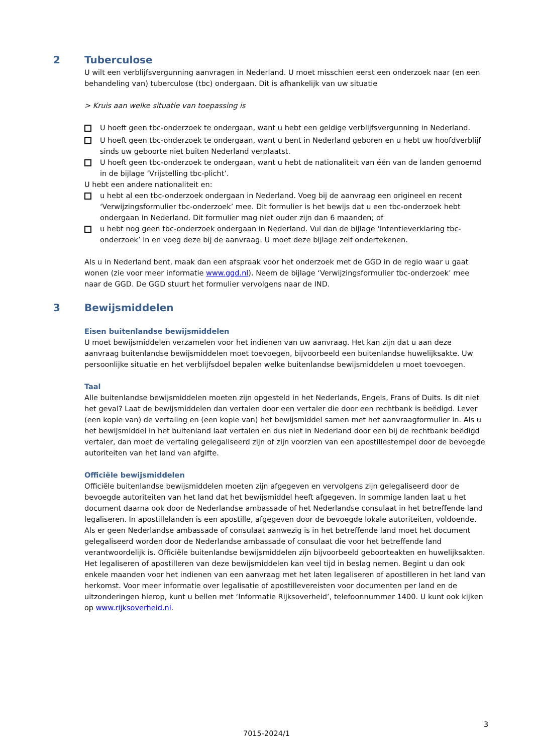2 Tuberculose
U wilt een verblijfsvergunning aanvragen in Nederland. U moet misschien eerst een onderzoek naar (en een behandeling van) tuberculose (tbc) ondergaan. Dit is afhankelijk van uw situatie
> Kruis aan welke situatie van toepassing is
U hoeft geen tbc-onderzoek te ondergaan, want u hebt een geldige verblijfsvergunning in Nederland.
U hoeft geen tbc-onderzoek te ondergaan, want u bent in Nederland geboren en u hebt uw hoofdverblijf sinds uw geboorte niet buiten Nederland verplaatst.
U hoeft geen tbc-onderzoek te ondergaan, want u hebt de nationaliteit van één van de landen genoemd in de bijlage ‘Vrijstelling tbc-plicht’.
U hebt een andere nationaliteit en:
u hebt al een tbc-onderzoek ondergaan in Nederland. Voeg bij de aanvraag een origineel en recent ‘Verwijzingsformulier tbc-onderzoek’ mee. Dit formulier is het bewijs dat u een tbc-onderzoek hebt ondergaan in Nederland. Dit formulier mag niet ouder zijn dan 6 maanden; of
u hebt nog geen tbc-onderzoek ondergaan in Nederland. Vul dan de bijlage ‘Intentieverklaring tbc-onderzoek’ in en voeg deze bij de aanvraag. U moet deze bijlage zelf ondertekenen.
Als u in Nederland bent, maak dan een afspraak voor het onderzoek met de GGD in de regio waar u gaat wonen (zie voor meer informatie www.ggd.nl). Neem de bijlage ‘Verwijzingsformulier tbc-onderzoek’ mee naar de GGD. De GGD stuurt het formulier vervolgens naar de IND.
3 Bewijsmiddelen
Eisen buitenlandse bewijsmiddelen
U moet bewijsmiddelen verzamelen voor het indienen van uw aanvraag. Het kan zijn dat u aan deze aanvraag buitenlandse bewijsmiddelen moet toevoegen, bijvoorbeeld een buitenlandse huwelijksakte. Uw persoonlijke situatie en het verblijfsdoel bepalen welke buitenlandse bewijsmiddelen u moet toevoegen.
Taal
Alle buitenlandse bewijsmiddelen moeten zijn opgesteld in het Nederlands, Engels, Frans of Duits. Is dit niet het geval? Laat de bewijsmiddelen dan vertalen door een vertaler die door een rechtbank is beëdigd. Lever (een kopie van) de vertaling en (een kopie van) het bewijsmiddel samen met het aanvraagformulier in. Als u het bewijsmiddel in het buitenland laat vertalen en dus niet in Nederland door een bij de rechtbank beëdigd vertaler, dan moet de vertaling gelegaliseerd zijn of zijn voorzien van een apostillestempel door de bevoegde autoriteiten van het land van afgifte.
Officiële bewijsmiddelen
Officiële buitenlandse bewijsmiddelen moeten zijn afgegeven en vervolgens zijn gelegaliseerd door de bevoegde autoriteiten van het land dat het bewijsmiddel heeft afgegeven. In sommige landen laat u het document daarna ook door de Nederlandse ambassade of het Nederlandse consulaat in het betreffende land legaliseren. In apostillelanden is een apostille, afgegeven door de bevoegde lokale autoriteiten, voldoende. Als er geen Nederlandse ambassade of consulaat aanwezig is in het betreffende land moet het document gelegaliseerd worden door de Nederlandse ambassade of consulaat die voor het betreffende land verantwoordelijk is. Officiële buitenlandse bewijsmiddelen zijn bijvoorbeeld geboorteakten en huwelijksakten. Het legaliseren of apostilleren van deze bewijsmiddelen kan veel tijd in beslag nemen. Begint u dan ook enkele maanden voor het indienen van een aanvraag met het laten legaliseren of apostilleren in het land van herkomst. Voor meer informatie over legalisatie of apostillevereisten voor documenten per land en de uitzonderingen hierop, kunt u bellen met ‘Informatie Rijksoverheid’, telefoonnummer 1400. U kunt ook kijken op www.rijksoverheid.nl.
3
7015-2024/1